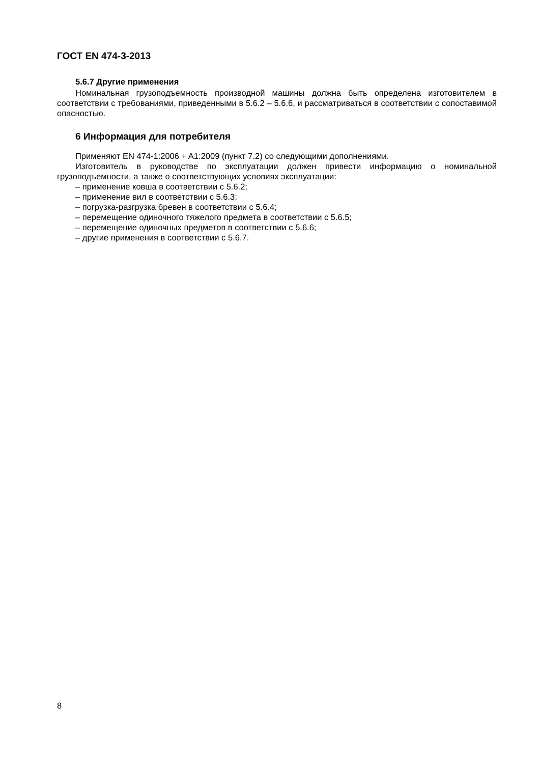ГОСТ EN 474-3-2013
5.6.7 Другие применения
Номинальная грузоподъемность производной машины должна быть определена изготовителем в соответствии с требованиями, приведенными в 5.6.2 – 5.6.6, и рассматриваться в соответствии с сопоставимой опасностью.
6 Информация для потребителя
Применяют EN 474-1:2006 + A1:2009 (пункт 7.2) со следующими дополнениями.
Изготовитель в руководстве по эксплуатации должен привести информацию о номинальной грузоподъемности, а также о соответствующих условиях эксплуатации:
– применение ковша в соответствии с 5.6.2;
– применение вил в соответствии с 5.6.3;
– погрузка-разгрузка бревен в соответствии с 5.6.4;
– перемещение одиночного тяжелого предмета в соответствии с 5.6.5;
– перемещение одиночных предметов в соответствии с 5.6.6;
– другие применения в соответствии с 5.6.7.
8